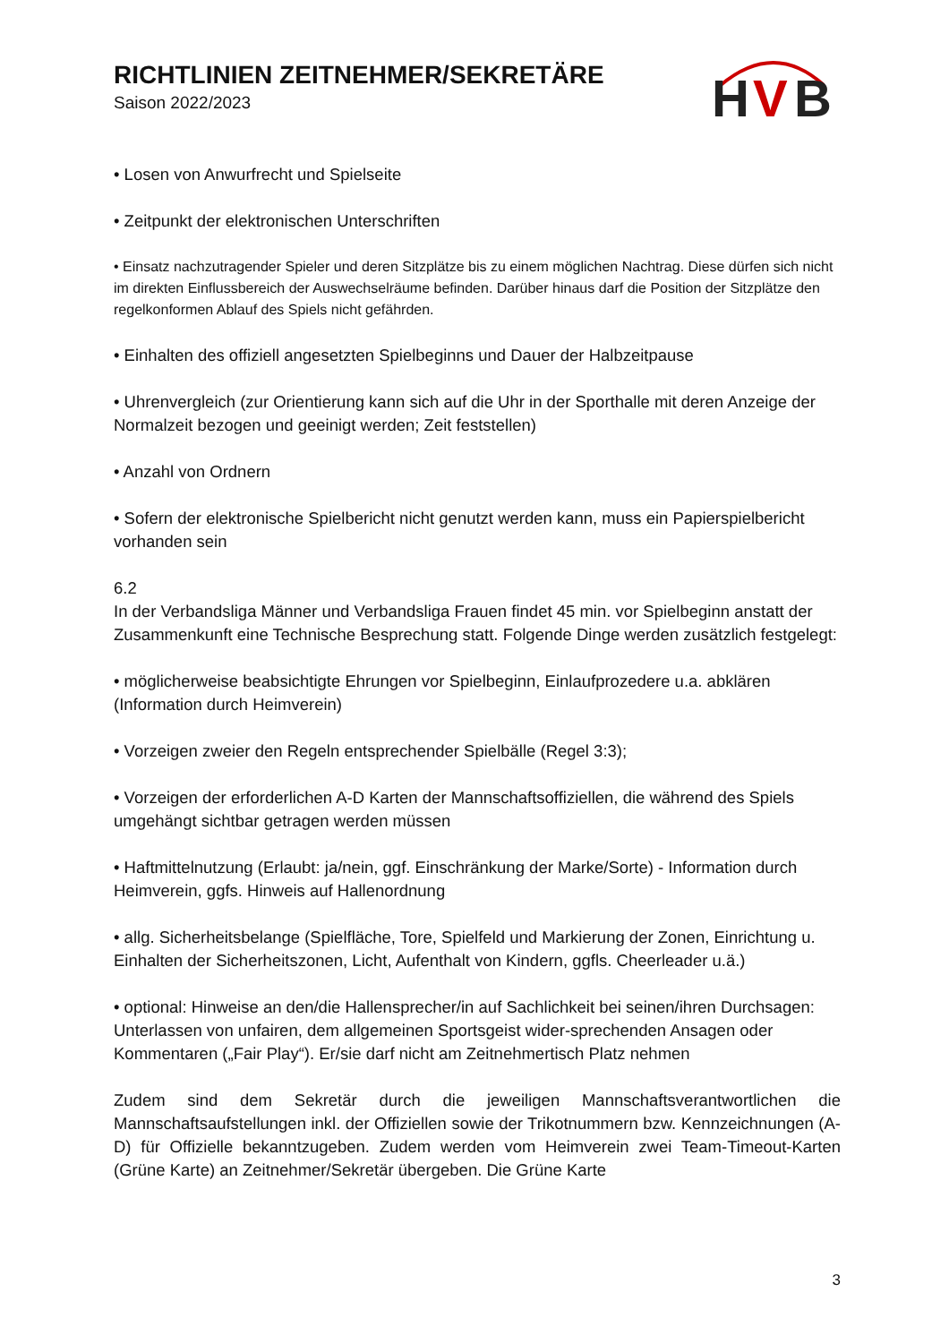RICHTLINIEN ZEITNEHMER/SEKRETÄRE
Saison 2022/2023
H
V
B
• Losen von Anwurfrecht und Spielseite
• Zeitpunkt der elektronischen Unterschriften
• Einsatz nachzutragender Spieler und deren Sitzplätze bis zu einem möglichen Nachtrag. Diese dürfen sich nicht im direkten Einflussbereich der Auswechselräume befinden. Darüber hinaus darf die Position der Sitzplätze den regelkonformen Ablauf des Spiels nicht gefährden.
• Einhalten des offiziell angesetzten Spielbeginns und Dauer der Halbzeitpause
• Uhrenvergleich (zur Orientierung kann sich auf die Uhr in der Sporthalle mit deren Anzeige der Normalzeit bezogen und geeinigt werden; Zeit feststellen)
• Anzahl von Ordnern
• Sofern der elektronische Spielbericht nicht genutzt werden kann, muss ein Papierspielbericht vorhanden sein
6.2
In der Verbandsliga Männer und Verbandsliga Frauen findet 45 min. vor Spielbeginn anstatt der Zusammenkunft eine Technische Besprechung statt. Folgende Dinge werden zusätzlich festgelegt:
• möglicherweise beabsichtigte Ehrungen vor Spielbeginn, Einlaufprozedere u.a. abklären (Information durch Heimverein)
• Vorzeigen zweier den Regeln entsprechender Spielbälle (Regel 3:3);
• Vorzeigen der erforderlichen A-D Karten der Mannschaftsoffiziellen, die während des Spiels umgehängt sichtbar getragen werden müssen
• Haftmittelnutzung (Erlaubt: ja/nein, ggf. Einschränkung der Marke/Sorte) - Information durch Heimverein, ggfs. Hinweis auf Hallenordnung
• allg. Sicherheitsbelange (Spielfläche, Tore, Spielfeld und Markierung der Zonen, Einrichtung u. Einhalten der Sicherheitszonen, Licht, Aufenthalt von Kindern, ggfls. Cheerleader u.ä.)
• optional: Hinweise an den/die Hallensprecher/in auf Sachlichkeit bei seinen/ihren Durchsagen: Unterlassen von unfairen, dem allgemeinen Sportsgeist wider-sprechenden Ansagen oder Kommentaren („Fair Play“). Er/sie darf nicht am Zeitnehmertisch Platz nehmen
Zudem sind dem Sekretär durch die jeweiligen Mannschaftsverantwortlichen die Mannschaftsaufstellungen inkl. der Offiziellen sowie der Trikotnummern bzw. Kennzeichnungen (A-D) für Offizielle bekanntzugeben. Zudem werden vom Heimverein zwei Team-Timeout-Karten (Grüne Karte) an Zeitnehmer/Sekretär übergeben. Die Grüne Karte
3